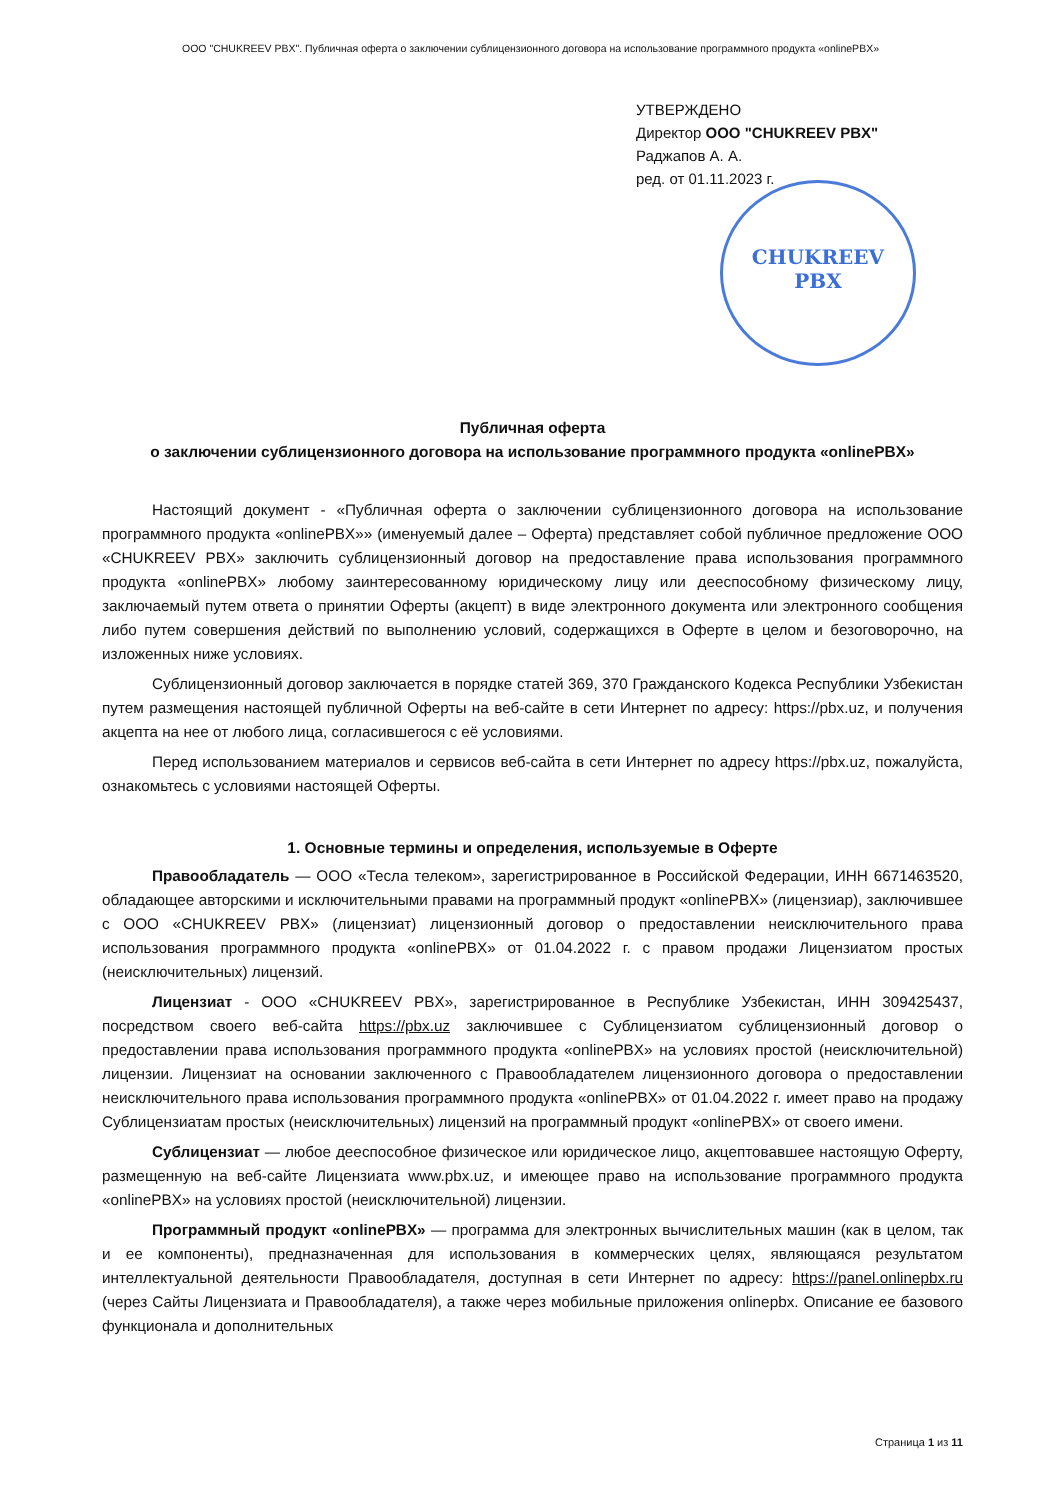ООО "CHUKREEV PBX". Публичная оферта о заключении сублицензионного договора на использование программного продукта «onlinePBX»
УТВЕРЖДЕНО
Директор ООО "CHUKREEV PBX"
Раджапов А. А.
ред. от 01.11.2023 г.
CHUKREEV
PBX
Публичная оферта
о заключении сублицензионного договора на использование программного продукта «onlinePBX»
Настоящий документ - «Публичная оферта о заключении сублицензионного договора на использование программного продукта «onlinePBX»» (именуемый далее – Оферта) представляет собой публичное предложение ООО «CHUKREEV PBX» заключить сублицензионный договор на предоставление права использования программного продукта «onlinePBX» любому заинтересованному юридическому лицу или дееспособному физическому лицу, заключаемый путем ответа о принятии Оферты (акцепт) в виде электронного документа или электронного сообщения либо путем совершения действий по выполнению условий, содержащихся в Оферте в целом и безоговорочно, на изложенных ниже условиях.
Сублицензионный договор заключается в порядке статей 369, 370 Гражданского Кодекса Республики Узбекистан путем размещения настоящей публичной Оферты на веб-сайте в сети Интернет по адресу: https://pbx.uz, и получения акцепта на нее от любого лица, согласившегося с её условиями.
Перед использованием материалов и сервисов веб-сайта в сети Интернет по адресу https://pbx.uz, пожалуйста, ознакомьтесь с условиями настоящей Оферты.
1. Основные термины и определения, используемые в Оферте
Правообладатель — ООО «Тесла телеком», зарегистрированное в Российской Федерации, ИНН 6671463520, обладающее авторскими и исключительными правами на программный продукт «onlinePBX» (лицензиар), заключившее с ООО «CHUKREEV PBX» (лицензиат) лицензионный договор о предоставлении неисключительного права использования программного продукта «onlinePBX» от 01.04.2022 г. с правом продажи Лицензиатом простых (неисключительных) лицензий.
Лицензиат - ООО «CHUKREEV PBX», зарегистрированное в Республике Узбекистан, ИНН 309425437, посредством своего веб-сайта https://pbx.uz заключившее с Сублицензиатом сублицензионный договор о предоставлении права использования программного продукта «onlinePBX» на условиях простой (неисключительной) лицензии. Лицензиат на основании заключенного с Правообладателем лицензионного договора о предоставлении неисключительного права использования программного продукта «onlinePBX» от 01.04.2022 г. имеет право на продажу Сублицензиатам простых (неисключительных) лицензий на программный продукт «onlinePBX» от своего имени.
Сублицензиат — любое дееспособное физическое или юридическое лицо, акцептовавшее настоящую Оферту, размещенную на веб-сайте Лицензиата www.pbx.uz, и имеющее право на использование программного продукта «onlinePBX» на условиях простой (неисключительной) лицензии.
Программный продукт «onlinePBX» — программа для электронных вычислительных машин (как в целом, так и ее компоненты), предназначенная для использования в коммерческих целях, являющаяся результатом интеллектуальной деятельности Правообладателя, доступная в сети Интернет по адресу: https://panel.onlinepbx.ru (через Сайты Лицензиата и Правообладателя), а также через мобильные приложения onlinepbx. Описание ее базового функционала и дополнительных
Страница 1 из 11